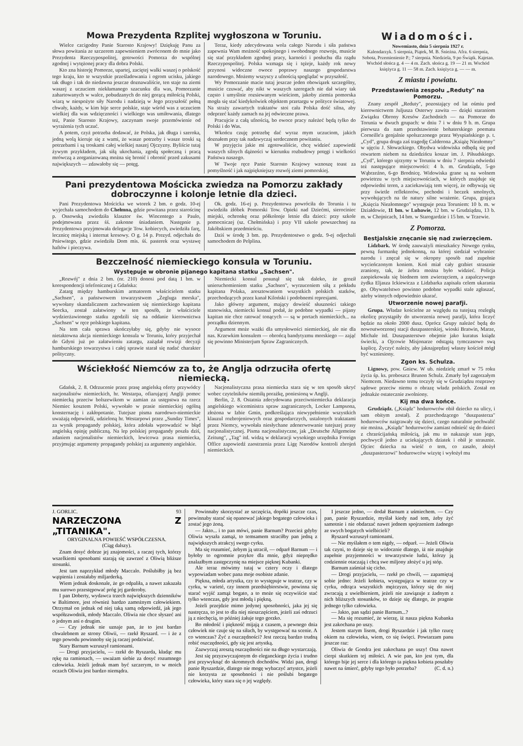Mowa Prezydenta Rzplitej wygłoszona w Toruniu.
Wielce czcigodny Panie Starosto Krajowy! Dziękuję Panu za słowa powitania ze szczerem zapewnieniem zwróconem do mnie jako Prezydenta Rzeczypospolitej, gotowości Pomorza do wspólnej zgodnej i wytężonej pracy dla dobra Polski.
Kto zna historję Pomorze, upartej, zaciętej walki waszej o polskość tego kraju, kto te wszystkie prześladowania i ogrom ucisku, jakiego tak długo i tak do niedawna jeszcze doznawaliście, ten staje na ziemi waszej z uczuciem niekłamanego szacunku dla was, Pomorzanie zahartowanych w walce, pobudzanych do niej gorącą miłością Polski, wiarą w niespożyte siły Narodu i nadzieją w Jego przyszłość pełną chwały, każdy, w kim bije serce polskie, staje wśród was z uczuciem wielkiej dla was wdzięczności i wielkiego was umiłowania, dlatego też, Panie Starosto Krajowy, zaczynam swoje przemówienie od wyrażenia tych uczuć.
A potem, czyż potrzeba dodawać, że Polska, jak długa i szeroka, jedną wolą kieruje się z wami, że wasze potrzeby i wasze troski są potrzebami i są troskami całej wielkiej naszej Ojczyzny. Byliście tutaj żywym przykładem, jak siłą ukochania, zgodą społeczną i pracą mrówczą a zorganizowaną można się bronić i obronić przed zakusami największych — zdawałoby się — potęg.
Teraz, kiedy zdecydowana wola całego Narodu i siła państwa zapewnia Wam możność spokojnego i swobodnego rozwoju, musicie się stać przykładem zgodnej pracy, karności i posłuchu dla rządu Rzeczypospolitej. Polska wzmaga się i tężeje, każdy rok nowy przynosi widoczne owoce poprawy naszego gospodarstwa narodowego. Możemy wszyscy z ufnością spoglądać w przyszłość.
Wy Pomorzanie macie tutaj jeszcze jeden obowiązek szczególny, musicie czuwać, aby nikt w waszych szeregach nie dał wiary tak często i umyślnie rozsiewanym wieściom, jakoby ziemia pomorska mogła się stać kiedykolwiek objektem przetargu w polityce światowej. Na straży zawartych traktatów stoi cała Polska dość silna, aby odeprzeć każdy zamach na jej odwieczne prawa.
Pracujcie z całą ufnością, bo owoce pracy należeć będą tylko do Polski i do Was.
Wkońcu czuję potrzebę dać wyraz mym uczuciom, jakich doznałem przy tak nadzwyczaj serdecznem powitaniu.
W przyjęciu jakie mi zgotowaliście, chcę widzieć zapowiedź waszych silnych dążności w kierunku rozbudowy potęgi i wielkości Państwa naszego.
W Twoje ręce Panie Starosto Krajowy wznoszę toast za pomyślność i jak najpiękniejszy rozwój ziemi pomorskiej.
Pani prezydentowa Mościcka zwiedza na Pomorzu zakłady dobroczynne i kolonje letnie dla dzieci.
Pani Prezydentowa Mościcka we wtorek 2 bm. o godz. 10-ej wyjechała samochodem do Chełmna, gdzie powitana przez starościnę p. Ossowską zwiedziła klasztor św. Wincentego a Paulo, podejmowana przez śś. zakonne śniadaniem. Następnie p. Prezydentowa przyjmowała delegacje Tow. kobiecych, zwiedziła farę, lecznicę miejską i internat kresowy. O g. 14 p. Prezyd. odjechała do Pniewitego, gdzie zwiedziła Dom mis. śś. pasterek oraz wystawę haftów i pieczywa.
Ok. godz. 16-ej p. Prezydentowa powróciła do Torunia i tu zwiedziła żłóbek Pomorski Tow. Opieki nad Dziećmi, sierociniec miejski, ochronkę oraz półkolonje letnie dla dzieci: przy szkole pomocniczej (sz. Chełmińska) i przy VII szkole powszechnej na Jakóbskiem przedmieściu.
Dziś w środę 3 bm. pp. Prezydentostwo o godz. 9-ej odjechali samochodem do Pelplina.
Bezczelność niemieckiego konsula w Toruniu.
Występuje w obronie pijanego kapitana statku „Sachsen".
„Rozwój" z dnia 2 bm. (nr. 210) donosi pod datą 1 bm. w korespondencji telefonicznej z Gdańska:
Zatarg między hamburskim armatorem właścicielem statku „Sachsen", a państwowem towarzystwem „Żegluga morska", wywołany skandalicznem zachowaniem się niemieckiego kapitana Seecka, został załatwiony w ten sposób, że właściciele wydzierżawionego statku zgodzili się na oddanie kierownictwa „Sachsen" w ręce polskiego kapitana.
Na tem cała sprawa skończyłaby się, gdyby nie wysoce nietaktowna akcja niemieckiego konsula w Toruniu, który przyjechał do Gdyni już po załatwieniu zatargu, zażądał rewizji decyzji hamburskiego towarzystwa i całej sprawie starał się nadać charakter polityczny.
Niemiecki konsul posunął się tak daleko, że groził unieruchomieniem statku „Sachsen", wyrzuceniem siłą z pokładu kapitana Polaka, aresztowaniem wszystkich polskich statków, przechodzących przez kanał Kiloński i podobnemi represjami.
Jako główny argument, mający dowieść słuszności takiego stanowiska, niemiecki konsul podał, że podobne wypadki — pijany kapitan nie chce ratować tonących — są w portach niemieckich... na porządku dziennym.
Argument może ważki dla umysłowości niemieckiej, ale nie dla nas. Krzewkim konsulem — obrońcą bandytyzmu morskiego — zająć się powinno Ministerjum Spraw Zagranicznych.
Wściekłość Niemców za to, że Anglja odrzuciła ofertę niemiecką.
Gdańsk, 2. 8. Odrzucenie przez prasę angielską oferty przywódcy nacjonalistów niemieckich, hr. Westarpa, ofiarującej Anglji pomoc niemiecką przeciw bolszewikom w zamian za ustępstwa na rzecz Niemiec kosztem Polski, wywołało w prasie niemieckiej ogólną konsternację i zakłopotanie. Tutejsze pisma narodowo-niemieckie uważają odpowiedź, udzieloną hr. Westarpowi przez „Sunday Times", za wynik propagandy polskiej, która zdołała wprowadzić w błąd angielską opinję publiczną. Na lep polskiej propagandy poszła dziś, zdaniem nacjonalistów niemieckich, lewicowa prasa niemiecka, przyjmując argumenty propagandy polskiej za argumenty angielskie.
Nacjonalistyczna prasa niemiecka stara się w ten sposób ukryć wobec czytelników niemiłą porażkę, poniesioną w Anglji.
Berlin, 2. 8. Ostatnia zdecydowana przeciwniemiecka deklaracja angielskiego wiceministra spraw zagranicznych, Locker Lampsona, złożona w Izbie Gmin, podkreślająca niewypełnienie wszystkich klauzul rozbrojeniowych oraz gospodarczych, ustalonych traktatami przez Niemcy, wywołała niesłychane zdenerwowanie tutejszej prasy nacjonalistycznej. Pisma nacjonalistyczne, jak „Deutsche Allgemeine Zeitung", „Tag" itd. widzą w deklaracji wysokiego urzędnika Foreign Office zapowiedź zaostrzenia przez Ligę Narodów kontroli zbrojeń niemieckich.
Wiadomości.
Nowemiasto, dnia 5 sierpnia 1927 r.
Kalendarzyk. 5 sierpnia, Piątek, M. B. Śnieżna. Afra. 6 sierpnia, Sobota, Przemienienie P.; 7 sierpnia. Niedziela, 9 po Świątk. Kajetan.
Wschód słońca g. 4 — 4 m. Zach. słońca g. 19 — 21 m. Wschód księżyca g. 11 — 58 m. Zach. księżyca g. — — m.
Z miasta i powiatu.
Przedstawienia zespołu „Reduty" na Pomorzu.
Znany zespół „Reduty", pozostający od lat ośmiu pod kierownictwem Juljusza Osterwy zawita — dzięki staraniom Związku Obrony Kresów Zachodnich — na Pomorze do Torunia w dwuch grupach: w dniu 7 i w dniu 9 b. m. Grupa pierwsza da nam przedstawienie bohaterskiego poematu Corneille'a genjalnie spolszczonego przez Wyspiańskiego p. t. „Cyd", grupa druga zaś tragedję Calderona „Książę Niezłomny" w ujęciu J. Słowackiego. Obydwa widowiska odbędą się pod otwartem niebem na dziedzińcu koszar im. J. Piłsudskiego. „Cyd", którego ujrzymy w Toruniu w dniu 7 sierpnia odwiedzi też następujące miejscowości: 4 b. m. Grudziądz, 5-go Wąbrzeźno, 6-go Brodnicę. Widowiska grane są na wolnem powietrzu w tych miejscowościach, w których znajduje się odpowiedni teren, a zaciekawiają tem więcej, że odbywają się przy świetle reflektorów, pochodni i beczek smolnych, wywołujących na tle natury silne wrażenie. Grupa, grająca „Księcia Niezłomnego" występuje poza Toruniem: 10 b. m. w Działdowie, 11 bm. w Lubawie, 12 bm. w Grudziądzu, 13 b. m. w Chojnicach, 14 bm. w Starogardzie i 15 bm. w Tczewie.
Z Pomorza.
Bestjalskie znęcanie się nad zwierzęciem.
Lidzbark. W środę zauważyli mieszkańcy Nowego rynku, pewną furmankę jednokonną, na której siedział wybraniec narodu i znęcał się w okropny sposób nad zupełnie wycieńczonym koniem. Koń miał cały grzbiet strasznie zraniony, tak, że żebra można było widzieć. Policja zaopiekowała się biednem tem zwierzęciem, a zapalczywego żydka Eljasza Ickiewicza z Lidzbarka zapisała celem ukarania go. Obywatelstwo powinno podobne wypadki stale zgłaszać, ażeby winnych odpowiednio ukarać.
Utworzenie nowej parafji.
Grupa. Władze kościelne ze względu na tutejszą rozległą okolicę przystąpiły do utworzenia nowej parafji, która liczyć będzie na około 2000 dusz. Oprócz Grupy należeć będą do nowoutworzonej stacji duszpasterskiej, wioski Bratwin, Marze, Michale itd. Duszpasterstwo obejmie jako kuratus ksiądz świecki, a Ojcowie Misjonarze odstąpią tymczasowo swą kaplicę. Życzyć należy, aby jaknajprędzej własny kościoł mógł być wzniesiony.
Zgon ks. Schulza.
Lignowy, pow. Gniew. W ub. niedzielę zmarł w 75 roku życia śp. ks. proboszcz Brunon Schulz. Zmarły był zagorzałym Niemcem. Niedawno temu toczyły się w Grudziądzu rozprawy sądowe przeciw niemu o obrazę władz polskich. Został on jednakże ostatecznie zwolniony.
Kij ma dwa końce.
Grudziądz. („Ksiądz" hodurowców obił dziecko na ulicy, i sam obitym został). Z przechodzącego "duszpasterza" hodurowców naigrawały się dzieci, czego naturalnie pochwalić nie można. „Ksiądz" hodurowców zamiast odnieść się do dzieci z chrześcijańską miłością, jak mu to nakazuje stan jego, pochwycił jedno z uciekających dziatek i obił je strasznie. Ojciec dziecka na wieść o tem, co zaszło, złożył „duszpasterzowi" hodurowców wizytę i wyłożył mu
J. GORLIC. 93
NARZECZONA Z „TITANIKA".
ORYGINALNA POWIEŚĆ WSPÓŁCZESNA.
(Ciąg dalszy).
Znam dosyć dobrze jej znajomości, a raczej tych, którzy wszelkiemi sposobami starają się zawrzeć z Oliwią bliższe stosunki.
Jest tam naprzykład młody Maccalo. Poślubiłby ją bez wątpienia i zostałaby miljarderką.
Wiem jednak doskonale, że go odpaliła, a nawet zakazała mu surowo przestępować próg jej garderoby.
I pan Doberty, wydawca trzech największych dzienników w Baltimore, jest również bardzo zamożnym człowiekiem. Otrzymał on jednak od niej taką samą odpowiedź, jak jego współzawodnik, młody Maccalo. Oliwia nie chce słyszeć ani o jednym ani o drugim.
— Czy jednak nie uznaje pan, że to jest bardzo chwalebnem ze strony Oliwii, — rzekł Ryszard. — i że z tego powodu powinnoby się ją raczej podziwiać.
Stary Barnum wzruszył ramionami.
— Drogi przyjacielu, — rzekł do Ryszarda, kładąc mu rękę na ramionach, — uważam siebie za dosyć rozumnego człowieka. Jeżeli jednak mam być szczerym, to w moich oczach Oliwia jest bardzo niemądra.
Powinnaby skorzystać ze szczęścia, dopóki jeszcze czas, powinnaby starać się opanować jakiego bogatego człowieka i zostać jego żoną.
— Jakto... i to pan mówi, panie Barnum? Przecież gdyby Oliwia wyszła zamąż, to temsamem straciłby pan jedną z największych atrakcyj swego cyrku.
Ma się rozumieć, żebym ją utracił, — odparł Barnum — i byłoby to ogromnie przykre dla mnie, gdyż nieprędko znalazłbym zastępczynię na miejsce pięknej Kubanki.
Ale teraz mówimy tutaj w cztery oczy i dlatego wypowiadam wobec pana moje osobiste zdanie.
Piękna, młoda artystka, czy to występuje w teatrze, czy w cyrku, w varieté, czy innem przedsiębiorstwie, powinna się starać wyjść zamąż bogato, a to może się oczywiście stać tylko wtenczas, gdy jest młodą i piękną.
Jeżeli przejdzie mimo jedynej sposobności, jaka jej się nastręcza, to jest to dla niej nieszczęściem, jeżeli zaś odrzuci ją z niechęcią, to później żałuje tego gorzko.
Bo młodość i piękność mijają z czasem, a pewnego dnia człowiek nie czuje się na siłach, by występować na scenie. A co wtenczas? Żyć z oszczędności? Jest rzeczą bardzo trudną robić oszczędności, gdy się jest artystką.
Zazwyczaj zresztą oszczędności nie na długo wystarczają.
Jest się przyzwyczajonym do eleganckiego życia i trudno jest przywyknąć do skromnych dochodów. Widzi pan, drogi panie Ryszardzie, dlatego nie mogę wybaczyć artystce, jeżeli nie korzysta ze sposobności i nie poślubi bogatego człowieka, który stara się o jej względy.
I jeszcze jedno, — dodał Barnum z uśmiechem. — Czy pan, panie Ryszardzie, myślał kiedy nad tem, żeby żyć samotnie i nie obdarzać nawet jednem spojrzeniem żadnego ze swych bogatych wielbicieli?
Ryszard wzruszył ramionami.
— Nie myślałem o tem nigdy, — odparł. — Jeżeli Oliwia tak czyni, to dzieje się to widocznie dlatego, iż nie znajduje zupełnie przyjemności w towarzystwie ludzi, którzy ją codziennie otaczają i chcą swe miljony złożyć u jej stóp.
Barnum zaśmiał się cicho.
— Drogi przyjacielu, — rzekł po chwili, — zapamiętaj sobie jedno: Jeżeli kobieta, występująca w teatrze czy w cyrku, odtrąca wszystkich mężczyzn, którzy się do niej zwracają z uwielbieniem, jeżeli nie zawiązuje z żadnym z nich bliższych stosunków, to dzieje się dlatego, że pragnie jednego tylko człowieka.
— Jakto, pan sądzi panie Barnum...?
— Ma się rozumieć, że wierzę, iż nasza piękna Kubanka jest zakochana po uszy.
Jestem starym lisem, drogi Ryszardzie i jak tylko rzucę okiem na człowieka, wiem, co się święci. Powtarzam panu jeszcze raz:
Oliwia de Gondra jest zakochana po uszy! Ona nawet cierpi skutkiem tej miłości. A wie pan, kto jest tym, dla którego bije jej serce i dla którego ta piękna kobieta poszłaby nawet na śmierć, gdyby tego było potrzeba? (C. d. n.)